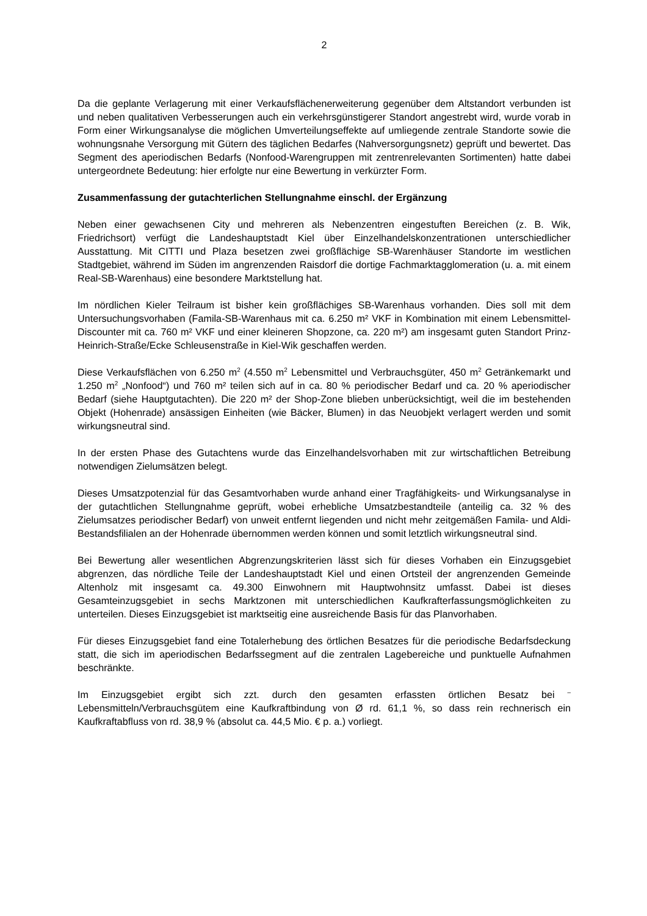2
Da die geplante Verlagerung mit einer Verkaufsflächenerweiterung gegenüber dem Altstandort verbunden ist und neben qualitativen Verbesserungen auch ein verkehrsgünstigerer Standort angestrebt wird, wurde vorab in Form einer Wirkungsanalyse die möglichen Umverteilungseffekte auf umliegende zentrale Standorte sowie die wohnungsnahe Versorgung mit Gütern des täglichen Bedarfes (Nahversorgungsnetz) geprüft und bewertet. Das Segment des aperiodischen Bedarfs (Nonfood-Warengruppen mit zentrenrelevanten Sortimenten) hatte dabei untergeordnete Bedeutung: hier erfolgte nur eine Bewertung in verkürzter Form.
Zusammenfassung der gutachterlichen Stellungnahme einschl. der Ergänzung
Neben einer gewachsenen City und mehreren als Nebenzentren eingestuften Bereichen (z. B. Wik, Friedrichsort) verfügt die Landeshauptstadt Kiel über Einzelhandelskonzentrationen unterschiedlicher Ausstattung. Mit CITTI und Plaza besetzen zwei großflächige SB-Warenhäuser Standorte im westlichen Stadtgebiet, während im Süden im angrenzenden Raisdorf die dortige Fachmarktagglomeration (u. a. mit einem Real-SB-Warenhaus) eine besondere Marktstellung hat.
Im nördlichen Kieler Teilraum ist bisher kein großflächiges SB-Warenhaus vorhanden. Dies soll mit dem Untersuchungsvorhaben (Famila-SB-Warenhaus mit ca. 6.250 m² VKF in Kombination mit einem Lebensmittel-Discounter mit ca. 760 m² VKF und einer kleineren Shopzone, ca. 220 m²) am insgesamt guten Standort Prinz-Heinrich-Straße/Ecke Schleusenstraße in Kiel-Wik geschaffen werden.
Diese Verkaufsflächen von 6.250 m<sup>2</sup> (4.550 m<sup>2</sup> Lebensmittel und Verbrauchsgüter, 450 m<sup>2</sup> Getränkemarkt und 1.250 m<sup>2</sup> „Nonfood“) und 760 m² teilen sich auf in ca. 80 % periodischer Bedarf und ca. 20 % aperiodischer Bedarf (siehe Hauptgutachten). Die 220 m² der Shop-Zone blieben unberücksichtigt, weil die im bestehenden Objekt (Hohenrade) ansässigen Einheiten (wie Bäcker, Blumen) in das Neuobjekt verlagert werden und somit wirkungsneutral sind.
In der ersten Phase des Gutachtens wurde das Einzelhandelsvorhaben mit zur wirtschaftlichen Betreibung notwendigen Zielumsätzen belegt.
Dieses Umsatzpotenzial für das Gesamtvorhaben wurde anhand einer Tragfähigkeits- und Wirkungsanalyse in der gutachtlichen Stellungnahme geprüft, wobei erhebliche Umsatzbestandteile (anteilig ca. 32 % des Zielumsatzes periodischer Bedarf) von unweit entfernt liegenden und nicht mehr zeitgemäßen Famila- und Aldi-Bestandsfilialen an der Hohenrade übernommen werden können und somit letztlich wirkungsneutral sind.
Bei Bewertung aller wesentlichen Abgrenzungskriterien lässt sich für dieses Vorhaben ein Einzugsgebiet abgrenzen, das nördliche Teile der Landeshauptstadt Kiel und einen Ortsteil der angrenzenden Gemeinde Altenholz mit insgesamt ca. 49.300 Einwohnern mit Hauptwohnsitz umfasst. Dabei ist dieses Gesamteinzugsgebiet in sechs Marktzonen mit unterschiedlichen Kaufkrafterfassungsmöglichkeiten zu unterteilen. Dieses Einzugsgebiet ist marktseitig eine ausreichende Basis für das Planvorhaben.
Für dieses Einzugsgebiet fand eine Totalerhebung des örtlichen Besatzes für die periodische Bedarfsdeckung statt, die sich im aperiodischen Bedarfssegment auf die zentralen Lagebereiche und punktuelle Aufnahmen beschränkte.
Im Einzugsgebiet ergibt sich zzt. durch den gesamten erfassten örtlichen Besatz bei <sup>–</sup> Lebensmitteln/Verbrauchsgütem eine Kaufkraftbindung von Ø rd. 61,1 %, so dass rein rechnerisch ein Kaufkraftabfluss von rd. 38,9 % (absolut ca. 44,5 Mio. € p. a.) vorliegt.